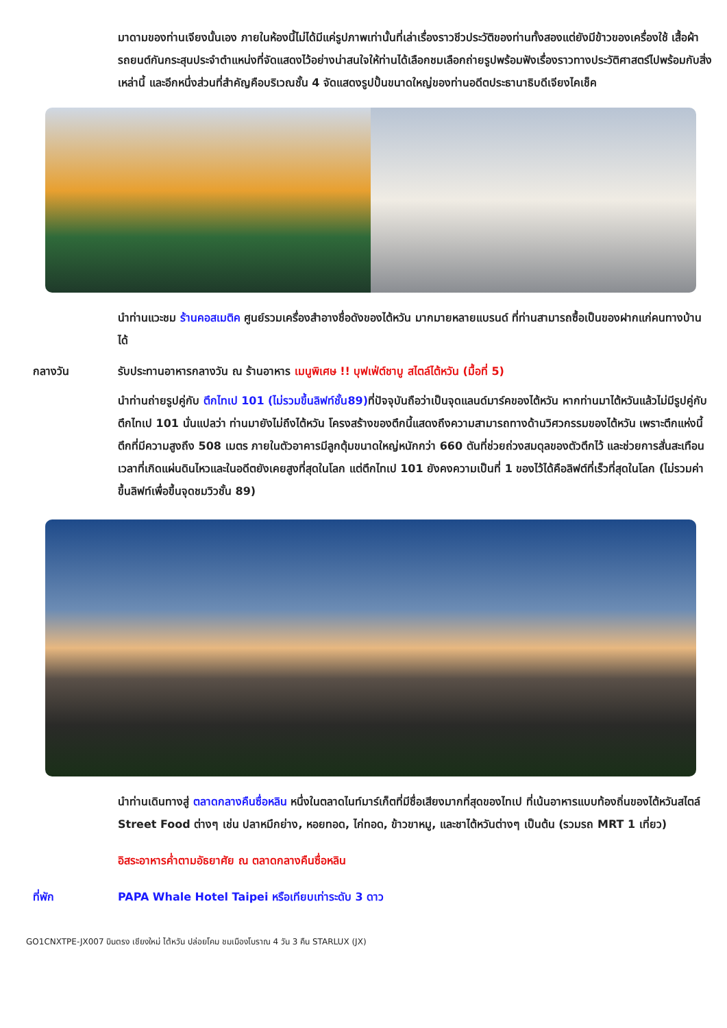มาดามของท่านเจียงนั้นเอง ภายในห้องนี้ไม่ได้มีแค่รูปภาพเท่านั้นที่เล่าเรื่องราวชีวประวัติของท่านทั้งสองแต่ยังมีข้าวของเครื่องใช้ เสื้อผ้า รถยนต์กันกระสุนประจำตำแหน่งที่จัดแสดงไว้อย่างน่าสนใจให้ท่านได้เลือกชมเลือกถ่ายรูปพร้อมฟังเรื่องราวทางประวัติศาสตร์ไปพร้อมกับสิ่งเหล่านี้ และอีกหนึ่งส่วนที่สำคัญคือบริเวณชั้น 4 จัดแสดงรูปปั้นขนาดใหญ่ของท่านอดีตประธานาธิบดีเจียงไคเช็ค
นำท่านแวะชม ร้านคอสเมติค ศูนย์รวมเครื่องสำอางชื่อดังของไต้หวัน มากมายหลายแบรนด์ ที่ท่านสามารถซื้อเป็นของฝากแก่คนทางบ้านได้
กลางวัน รับประทานอาหารกลางวัน ณ ร้านอาหาร เมนูพิเศษ !! บุฟเฟ่ต์ชาบู สไตล์ไต้หวัน (มื้อที่ 5)
นำท่านถ่ายรูปคู่กับ ตึกไทเป 101 (ไม่รวมขึ้นลิฟท์ชั้น89) ที่ปัจจุบันถือว่าเป็นจุดแลนด์มาร์คของไต้หวัน หากท่านมาไต้หวันแล้วไม่มีรูปคู่กับตึกไทเป 101 นั่นแปลว่า ท่านมายังไม่ถึงไต้หวัน โครงสร้างของตึกนี้แสดงถึงความสามารถทางด้านวิศวกรรมของไต้หวัน เพราะตึกแห่งนี้ตึกที่มีความสูงถึง 508 เมตร ภายในตัวอาคารมีลูกตุ้มขนาดใหญ่หนักกว่า 660 ตันที่ช่วยถ่วงสมดุลของตัวตึกไว้ และช่วยการสั่นสะเทือนเวลาที่เกิดแผ่นดินไหวและในอดีตยังเคยสูงที่สุดในโลก แต่ตึกไทเป 101 ยังคงความเป็นที่ 1 ของไว้ได้คือลิฟต์ที่เร็วที่สุดในโลก (ไม่รวมค่าขึ้นลิฟท์เพื่อขึ้นจุดชมวิวชั้น 89)
นำท่านเดินทางสู่ ตลาดกลางคืนซื่อหลิน หนึ่งในตลาดไนท์มาร์เก็ตที่มีชื่อเสียงมากที่สุดของไทเป ที่เน้นอาหารแบบท้องถิ่นของไต้หวันสไตล์ Street Food ต่างๆ เช่น ปลาหมึกย่าง, หอยทอด, ไก่ทอด, ข้าวขาหมู, และชาไต้หวันต่างๆ เป็นต้น (รวมรถ MRT 1 เที่ยว)
อิสระอาหารค่ำตามอัธยาศัย ณ ตลาดกลางคืนซื่อหลิน
ที่พัก PAPA Whale Hotel Taipei หรือเทียบเท่าระดับ 3 ดาว
GO1CNXTPE-JX007 บินตรง เชียงใหม่ ไต้หวัน ปล่อยโคม ชมเมืองโบราณ 4 วัน 3 คืน STARLUX (JX)